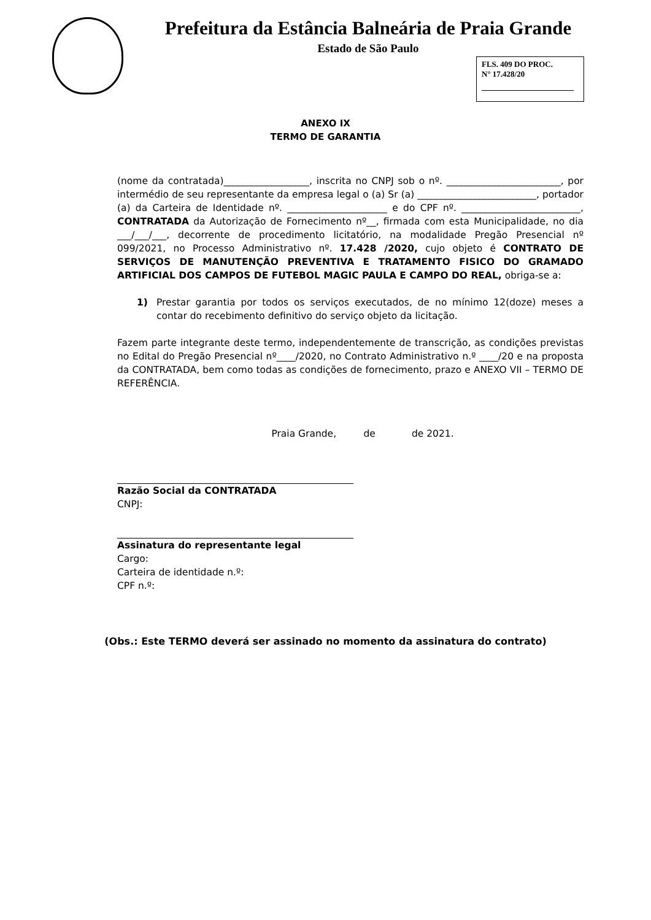Prefeitura da Estância Balneária de Praia Grande
Estado de São Paulo
FLS. 409 DO PROC.
N° 17.428/20
ANEXO IX
TERMO DE GARANTIA
(nome da contratada)__________________, inscrita no CNPJ sob o nº. ________________________, por intermédio de seu representante da empresa legal o (a) Sr (a) _________________________, portador (a) da Carteira de Identidade nº. _____________________ e do CPF nº. _________________________, CONTRATADA da Autorização de Fornecimento nº__, firmada com esta Municipalidade, no dia ___/___/___, decorrente de procedimento licitatório, na modalidade Pregão Presencial nº 099/2021, no Processo Administrativo nº. 17.428 /2020, cujo objeto é CONTRATO DE SERVIÇOS DE MANUTENÇÃO PREVENTIVA E TRATAMENTO FISICO DO GRAMADO ARTIFICIAL DOS CAMPOS DE FUTEBOL MAGIC PAULA E CAMPO DO REAL, obriga-se a:
1) Prestar garantia por todos os serviços executados, de no mínimo 12(doze) meses a contar do recebimento definitivo do serviço objeto da licitação.
Fazem parte integrante deste termo, independentemente de transcrição, as condições previstas no Edital do Pregão Presencial nº____/2020, no Contrato Administrativo n.º ____/20 e na proposta da CONTRATADA, bem como todas as condições de fornecimento, prazo e ANEXO VII – TERMO DE REFERÊNCIA.
Praia Grande, de de 2021.
Razão Social da CONTRATADA
CNPJ:
Assinatura do representante legal
Cargo:
Carteira de identidade n.º:
CPF n.º:
(Obs.: Este TERMO deverá ser assinado no momento da assinatura do contrato)